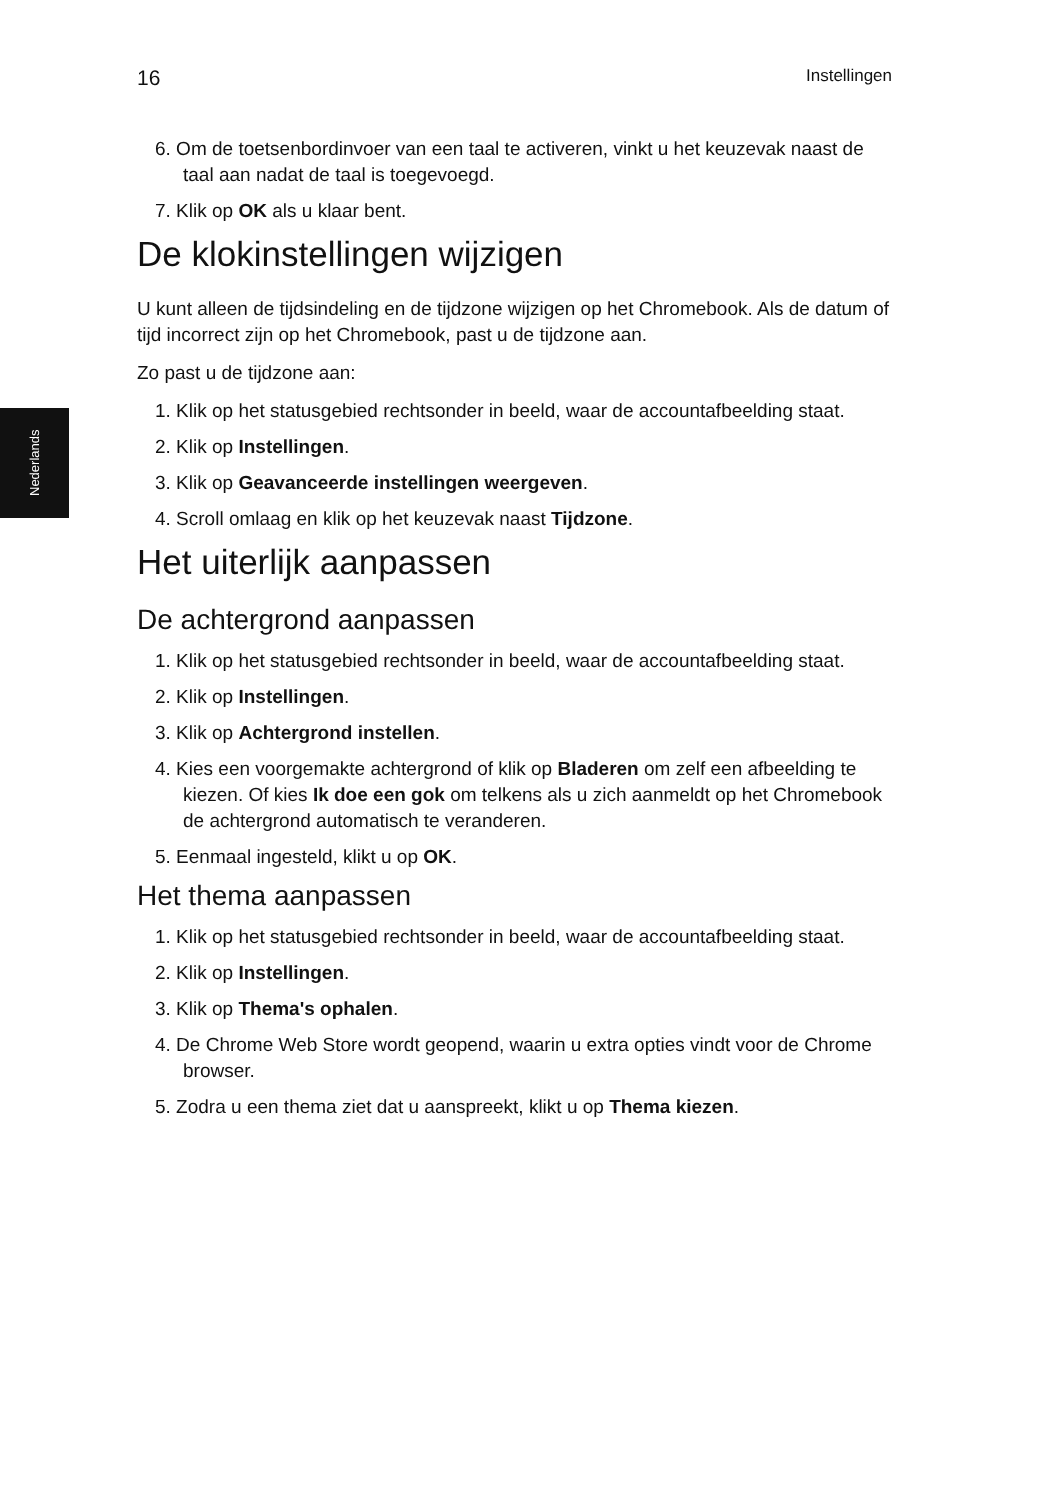16 Instellingen
Nederlands
6. Om de toetsenbordinvoer van een taal te activeren, vinkt u het keuzevak naast de taal aan nadat de taal is toegevoegd.
7. Klik op OK als u klaar bent.
De klokinstellingen wijzigen
U kunt alleen de tijdsindeling en de tijdzone wijzigen op het Chromebook. Als de datum of tijd incorrect zijn op het Chromebook, past u de tijdzone aan.
Zo past u de tijdzone aan:
1. Klik op het statusgebied rechtsonder in beeld, waar de accountafbeelding staat.
2. Klik op Instellingen.
3. Klik op Geavanceerde instellingen weergeven.
4. Scroll omlaag en klik op het keuzevak naast Tijdzone.
Het uiterlijk aanpassen
De achtergrond aanpassen
1. Klik op het statusgebied rechtsonder in beeld, waar de accountafbeelding staat.
2. Klik op Instellingen.
3. Klik op Achtergrond instellen.
4. Kies een voorgemakte achtergrond of klik op Bladeren om zelf een afbeelding te kiezen. Of kies Ik doe een gok om telkens als u zich aanmeldt op het Chromebook de achtergrond automatisch te veranderen.
5. Eenmaal ingesteld, klikt u op OK.
Het thema aanpassen
1. Klik op het statusgebied rechtsonder in beeld, waar de accountafbeelding staat.
2. Klik op Instellingen.
3. Klik op Thema's ophalen.
4. De Chrome Web Store wordt geopend, waarin u extra opties vindt voor de Chrome browser.
5. Zodra u een thema ziet dat u aanspreekt, klikt u op Thema kiezen.